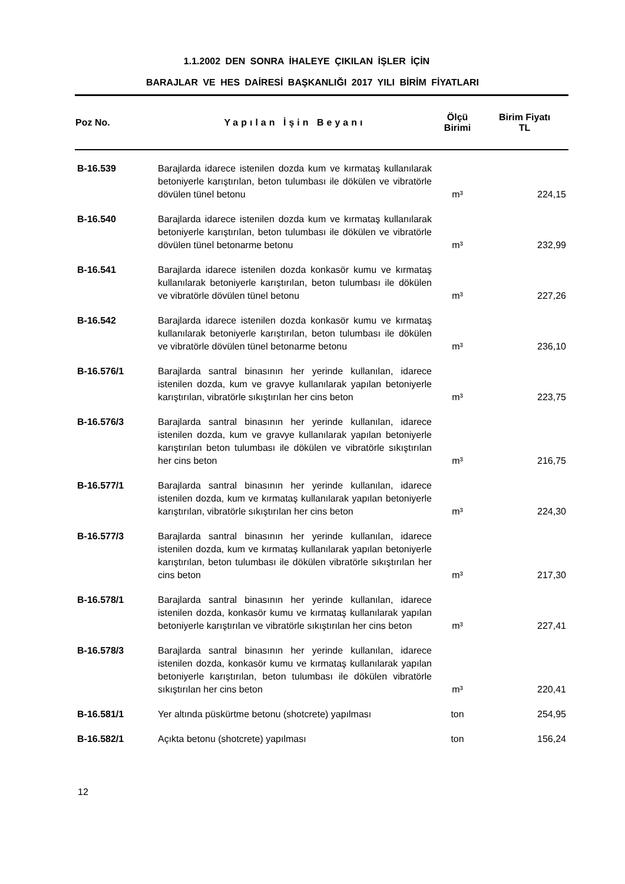1.1.2002 DEN SONRA İHALEYE ÇIKILAN İŞLER İÇİN
BARAJLAR VE HES DAİRESİ BAŞKANLIĞI 2017 YILI BİRİM FİYATLARI
| Poz No. | Yapılan İşin Beyanı | Ölçü Birimi | Birim Fiyatı TL |
| --- | --- | --- | --- |
| B-16.539 | Barajlarda idarece istenilen dozda kum ve kırmataş kullanılarak betoniyerle karıştırılan, beton tulumbası ile dökülen ve vibratörle dövülen tünel betonu | m³ | 224,15 |
| B-16.540 | Barajlarda idarece istenilen dozda kum ve kırmataş kullanılarak betoniyerle karıştırılan, beton tulumbası ile dökülen ve vibratörle dövülen tünel betonarme betonu | m³ | 232,99 |
| B-16.541 | Barajlarda idarece istenilen dozda konkasör kumu ve kırmataş kullanılarak betoniyerle karıştırılan, beton tulumbası ile dökülen ve vibratörle dövülen tünel betonu | m³ | 227,26 |
| B-16.542 | Barajlarda idarece istenilen dozda konkasör kumu ve kırmataş kullanılarak betoniyerle karıştırılan, beton tulumbası ile dökülen ve vibratörle dövülen tünel betonarme betonu | m³ | 236,10 |
| B-16.576/1 | Barajlarda santral binasının her yerinde kullanılan, idarece istenilen dozda, kum ve gravye kullanılarak yapılan betoniyerle karıştırılan, vibratörle sıkıştırılan her cins beton | m³ | 223,75 |
| B-16.576/3 | Barajlarda santral binasının her yerinde kullanılan, idarece istenilen dozda, kum ve gravye kullanılarak yapılan betoniyerle karıştırılan beton tulumbası ile dökülen ve vibratörle sıkıştırılan her cins beton | m³ | 216,75 |
| B-16.577/1 | Barajlarda santral binasının her yerinde kullanılan, idarece istenilen dozda, kum ve kırmataş kullanılarak yapılan betoniyerle karıştırılan, vibratörle sıkıştırılan her cins beton | m³ | 224,30 |
| B-16.577/3 | Barajlarda santral binasının her yerinde kullanılan, idarece istenilen dozda, kum ve kırmataş kullanılarak yapılan betoniyerle karıştırılan, beton tulumbası ile dökülen vibratörle sıkıştırılan her cins beton | m³ | 217,30 |
| B-16.578/1 | Barajlarda santral binasının her yerinde kullanılan, idarece istenilen dozda, konkasör kumu ve kırmataş kullanılarak yapılan betoniyerle karıştırılan ve vibratörle sıkıştırılan her cins beton | m³ | 227,41 |
| B-16.578/3 | Barajlarda santral binasının her yerinde kullanılan, idarece istenilen dozda, konkasör kumu ve kırmataş kullanılarak yapılan betoniyerle karıştırılan, beton tulumbası ile dökülen vibratörle sıkıştırılan her cins beton | m³ | 220,41 |
| B-16.581/1 | Yer altında püskürtme betonu (shotcrete) yapılması | ton | 254,95 |
| B-16.582/1 | Açıkta betonu (shotcrete) yapılması | ton | 156,24 |
12